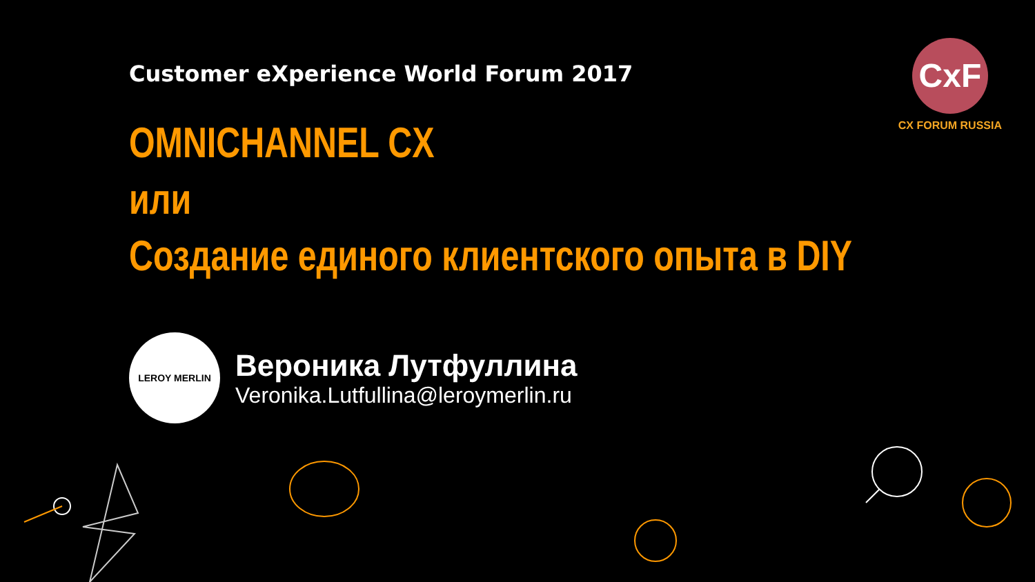CxF
CX FORUM RUSSIA
Customer eXperience World Forum 2017
OMNICHANNEL CX
или
Создание единого клиентского опыта в DIY
LEROY MERLIN
Вероника Лутфуллина
Veronika.Lutfullina@leroymerlin.ru